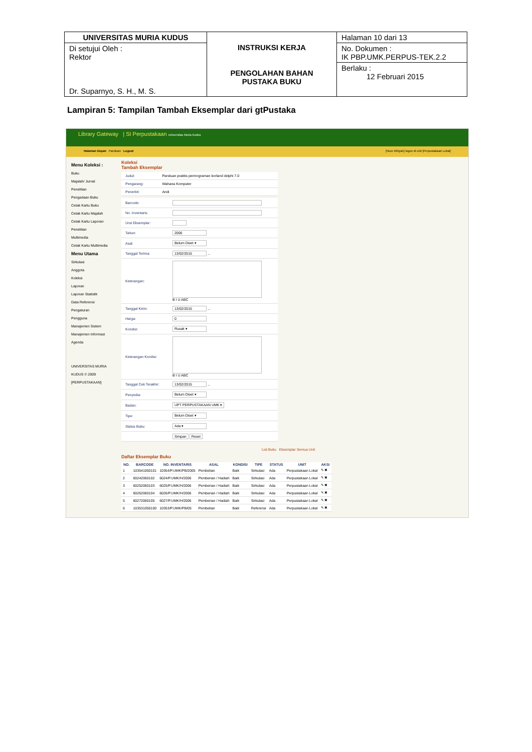| UNIVERSITAS MURIA KUDUS | INSTRUKSI KERJA PENGOLAHAN BAHAN PUSTAKA BUKU | Halaman 10 dari 13 |
| Di setujui Oleh : Rektor Dr. Suparnyo, S. H., M. S. | | No. Dokumen : IK PBP.UMK.PERPUS-TEK.2.2 Berlaku : 12 Februari 2015 |
Lampiran 5: Tampilan Tambah Eksemplar dari gtPustaka
Library Gateway | SI Perpustakaan Universitas Muria Kudus
Halaman Depan Panduan Logout [Noor Athiyah] logon di unit [Perpustakaan Lokal]
Menu Koleksi :
Buku
Majalah/ Jurnal
Penelitian
Pengadaan Buku
Cetak Kartu Buku
Cetak Kartu Majalah
Cetak Kartu Laporan Penelitian
Multimedia
Cetak Kartu Multimedia
Menu Utama
Sirkulasi
Anggota
Koleksi
Laporan
Laporan Statistik
Data Referensi
Pengaturan
Pengguna
Manajemen Sistem
Manajemen Informasi
Agenda
UNIVERSITAS MURIA KUDUS © 2009
[PERPUSTAKAAN]
Koleksi
Tambah Eksemplar
| Judul: | Panduan praktis pemrograman borland delphi 7.0 |
| Pengarang: | Wahana Komputer |
| Penerbit: | Andi |
| Barcode: | |
| No. Inventaris: | |
| Urut Eksemplar: | |
| Tahun: | 2006 |
| Asal: | Belum Diset ▾ |
| Tanggal Terima: | 13/02/2015 ... |
| Keterangan: | B I U ABC |
| Tanggal Kirim: | 13/02/2015 ... |
| Harga: | 0 |
| Kondisi: | Rusak ▾ |
| Keterangan Kondisi: | B I U ABC |
| Tanggal Cek Terakhir: | 13/02/2015 ... |
| Penyedia: | Belum Diset ▾ |
| Badan: | UPT PERPUSTAKAAN UMK ▾ |
| Tipe: | Belum Diset ▾ |
| Status Buku: | Ada ▾ |
| | Simpan Reset |
List Buku Eksemplar Semua Unit
Daftar Eksemplar Buku
| NO. | BARCODE | NO. INVENTARIS | ASAL | KONDISI | TIPE | STATUS | UNIT | AKSI |
| --- | --- | --- | --- | --- | --- | --- | --- | --- |
| 1 | 103541050101 | 10354/P.UMK/PB/2005 | Pembelian | Baik | Sirkulasi | Ada | Perpustakaan Lokal | ✎ ✖ |
| 2 | 60242060102 | 6024/P.UMK/H/2006 | Pemberian / Hadiah | Baik | Sirkulasi | Ada | Perpustakaan Lokal | ✎ ✖ |
| 3 | 60252060103 | 6025/P.UMK/H/2006 | Pemberian / Hadiah | Baik | Sirkulasi | Ada | Perpustakaan Lokal | ✎ ✖ |
| 4 | 60262060104 | 6026/P.UMK/H/2006 | Pemberian / Hadiah | Baik | Sirkulasi | Ada | Perpustakaan Lokal | ✎ ✖ |
| 5 | 60272060105 | 6027/P.UMK/H/2006 | Pemberian / Hadiah | Baik | Sirkulasi | Ada | Perpustakaan Lokal | ✎ ✖ |
| 6 | 103531050100 | 10353/P.UMK/PB/05 | Pembelian | Baik | Referensi | Ada | Perpustakaan Lokal | ✎ ✖ |